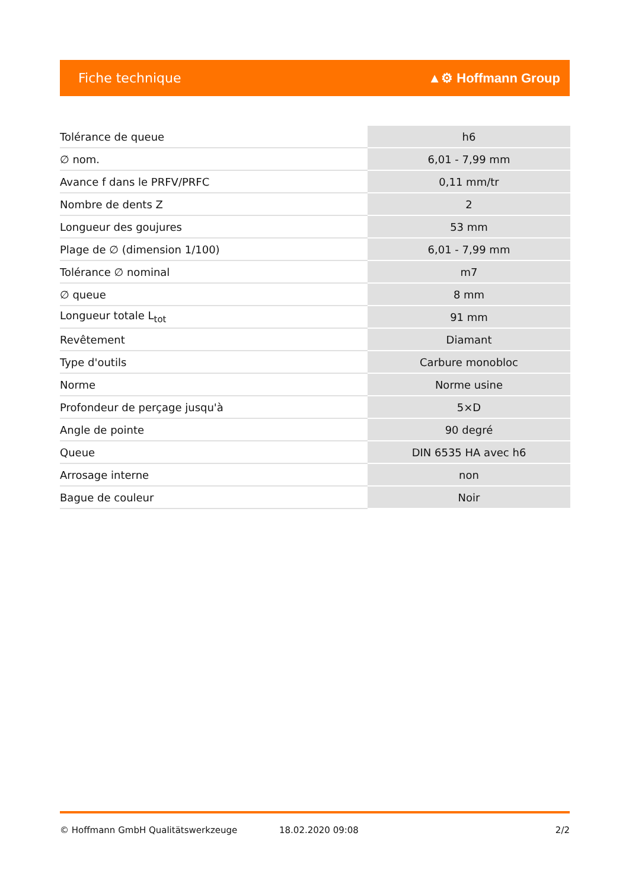Fiche technique ▲⚙ Hoffmann Group
| Tolérance de queue | h6 |
| ∅ nom. | 6,01 - 7,99 mm |
| Avance f dans le PRFV/PRFC | 0,11 mm/tr |
| Nombre de dents Z | 2 |
| Longueur des goujures | 53 mm |
| Plage de ∅ (dimension 1/100) | 6,01 - 7,99 mm |
| Tolérance ∅ nominal | m7 |
| ∅ queue | 8 mm |
| Longueur totale L<sub>tot</sub> | 91 mm |
| Revêtement | Diamant |
| Type d'outils | Carbure monobloc |
| Norme | Norme usine |
| Profondeur de perçage jusqu'à | 5×D |
| Angle de pointe | 90 degré |
| Queue | DIN 6535 HA avec h6 |
| Arrosage interne | non |
| Bague de couleur | Noir |
© Hoffmann GmbH Qualitätswerkzeuge 18.02.2020 09:08 2/2